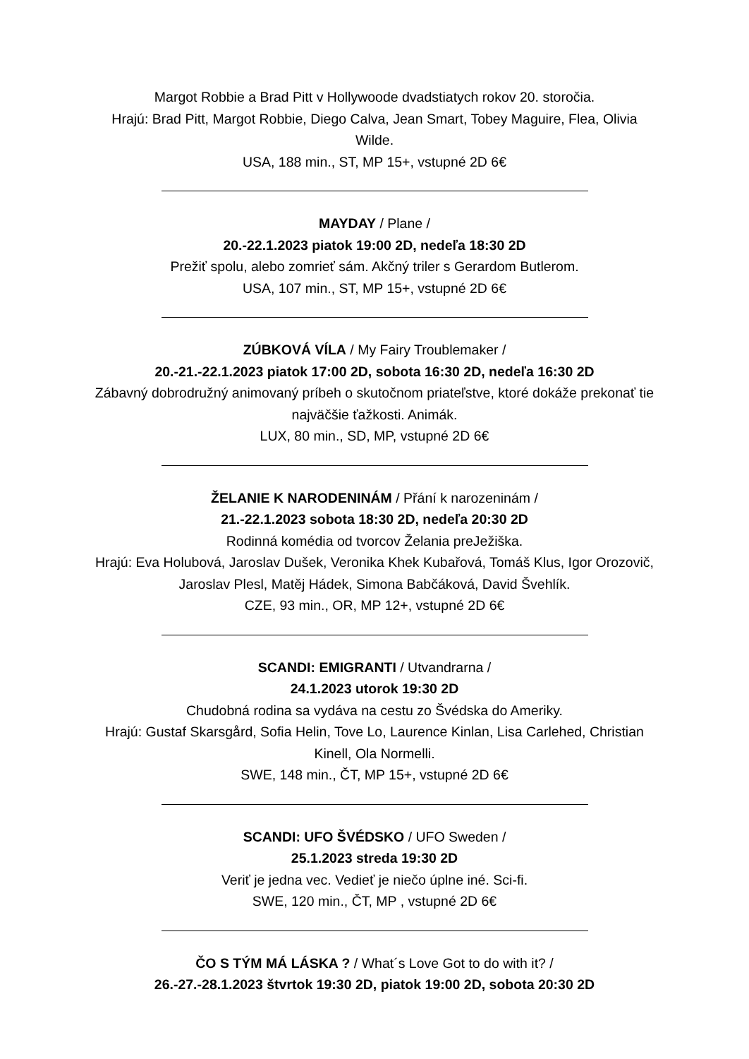Margot Robbie a Brad Pitt v Hollywoode dvadstiatych rokov 20. storočia.
Hrajú: Brad Pitt, Margot Robbie, Diego Calva, Jean Smart, Tobey Maguire, Flea, Olivia Wilde.
USA, 188 min., ST, MP 15+, vstupné 2D 6€
MAYDAY / Plane /
20.-22.1.2023 piatok 19:00 2D, nedeľa 18:30 2D
Prežiť spolu, alebo zomrieť sám. Akčný triler s Gerardom Butlerom.
USA, 107 min., ST, MP 15+, vstupné 2D 6€
ZÚBKOVÁ VÍLA / My Fairy Troublemaker /
20.-21.-22.1.2023 piatok 17:00 2D, sobota 16:30 2D, nedeľa 16:30 2D
Zábavný dobrodružný animovaný príbeh o skutočnom priateľstve, ktoré dokáže prekonať tie najväčšie ťažkosti. Animák.
LUX, 80 min., SD, MP, vstupné 2D 6€
ŽELANIE K NARODENINÁM / Přání k narozeninám /
21.-22.1.2023 sobota 18:30 2D, nedeľa 20:30 2D
Rodinná komédia od tvorcov Želania preJežiška.
Hrajú: Eva Holubová, Jaroslav Dušek, Veronika Khek Kubařová, Tomáš Klus, Igor Orozovič, Jaroslav Plesl, Matěj Hádek, Simona Babčáková, David Švehlík.
CZE, 93 min., OR, MP 12+, vstupné 2D 6€
SCANDI: EMIGRANTI / Utvandrarna /
24.1.2023 utorok 19:30 2D
Chudobná rodina sa vydáva na cestu zo Švédska do Ameriky.
Hrajú: Gustaf Skarsgård, Sofia Helin, Tove Lo, Laurence Kinlan, Lisa Carlehed, Christian Kinell, Ola Normelli.
SWE, 148 min., ČT, MP 15+, vstupné 2D 6€
SCANDI: UFO ŠVÉDSKO / UFO Sweden /
25.1.2023 streda 19:30 2D
Veriť je jedna vec. Vedieť je niečo úplne iné. Sci-fi.
SWE, 120 min., ČT, MP , vstupné 2D 6€
ČO S TÝM MÁ LÁSKA ? / What´s Love Got to do with it? /
26.-27.-28.1.2023 štvrtok 19:30 2D, piatok 19:00 2D, sobota 20:30 2D